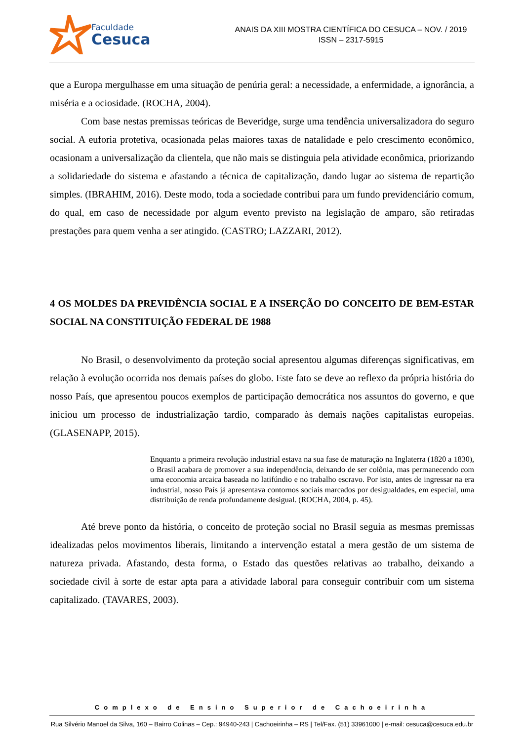Faculdade
Cesuca
ANAIS DA XIII MOSTRA CIENTÍFICA DO CESUCA – NOV. / 2019
ISSN – 2317-5915
que a Europa mergulhasse em uma situação de penúria geral: a necessidade, a enfermidade, a ignorância, a miséria e a ociosidade. (ROCHA, 2004).
Com base nestas premissas teóricas de Beveridge, surge uma tendência universalizadora do seguro social. A euforia protetiva, ocasionada pelas maiores taxas de natalidade e pelo crescimento econômico, ocasionam a universalização da clientela, que não mais se distinguia pela atividade econômica, priorizando a solidariedade do sistema e afastando a técnica de capitalização, dando lugar ao sistema de repartição simples. (IBRAHIM, 2016). Deste modo, toda a sociedade contribui para um fundo previdenciário comum, do qual, em caso de necessidade por algum evento previsto na legislação de amparo, são retiradas prestações para quem venha a ser atingido. (CASTRO; LAZZARI, 2012).
4 OS MOLDES DA PREVIDÊNCIA SOCIAL E A INSERÇÃO DO CONCEITO DE BEM-ESTAR SOCIAL NA CONSTITUIÇÃO FEDERAL DE 1988
No Brasil, o desenvolvimento da proteção social apresentou algumas diferenças significativas, em relação à evolução ocorrida nos demais países do globo. Este fato se deve ao reflexo da própria história do nosso País, que apresentou poucos exemplos de participação democrática nos assuntos do governo, e que iniciou um processo de industrialização tardio, comparado às demais nações capitalistas europeias. (GLASENAPP, 2015).
Enquanto a primeira revolução industrial estava na sua fase de maturação na Inglaterra (1820 a 1830), o Brasil acabara de promover a sua independência, deixando de ser colônia, mas permanecendo com uma economia arcaica baseada no latifúndio e no trabalho escravo. Por isto, antes de ingressar na era industrial, nosso País já apresentava contornos sociais marcados por desigualdades, em especial, uma distribuição de renda profundamente desigual. (ROCHA, 2004, p. 45).
Até breve ponto da história, o conceito de proteção social no Brasil seguia as mesmas premissas idealizadas pelos movimentos liberais, limitando a intervenção estatal a mera gestão de um sistema de natureza privada. Afastando, desta forma, o Estado das questões relativas ao trabalho, deixando a sociedade civil à sorte de estar apta para a atividade laboral para conseguir contribuir com um sistema capitalizado. (TAVARES, 2003).
Complexo de Ensino Superior de Cachoeirinha
Rua Silvério Manoel da Silva, 160 – Bairro Colinas – Cep.: 94940-243 | Cachoeirinha – RS | Tel/Fax. (51) 33961000 | e-mail: cesuca@cesuca.edu.br